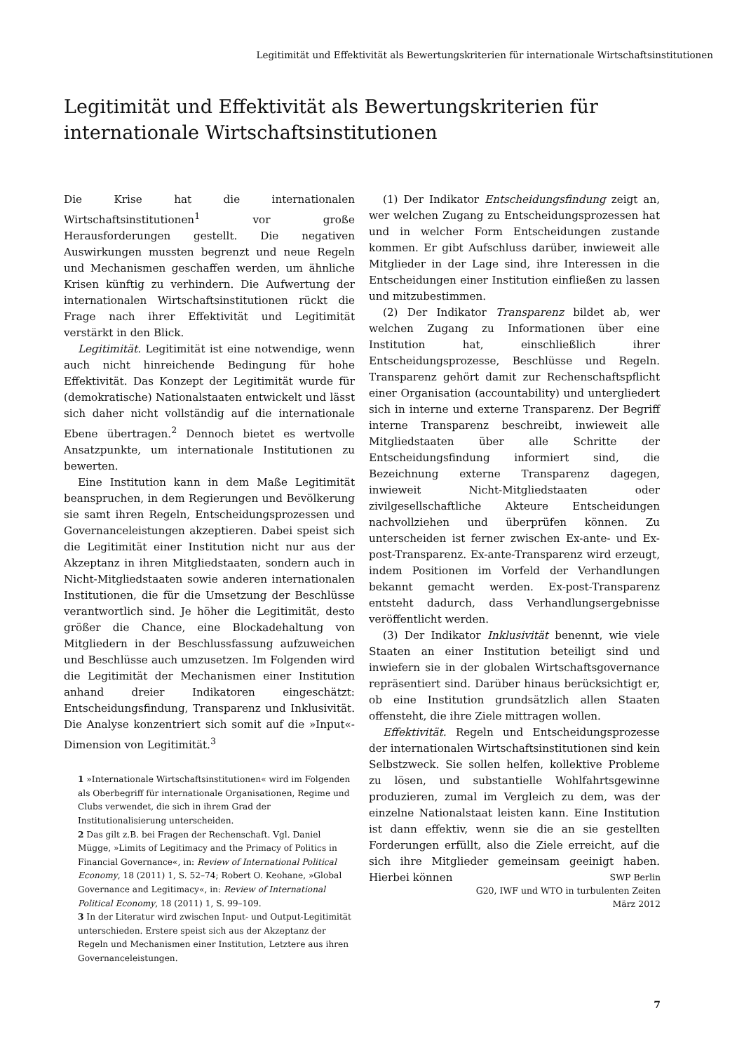Legitimität und Effektivität als Bewertungskriterien für internationale Wirtschaftsinstitutionen
Legitimität und Effektivität als Bewertungskriterien für internationale Wirtschaftsinstitutionen
Die Krise hat die internationalen Wirtschaftsinstitutionen<sup>1</sup> vor große Herausforderungen gestellt. Die negativen Auswirkungen mussten begrenzt und neue Regeln und Mechanismen geschaffen werden, um ähnliche Krisen künftig zu verhindern. Die Aufwertung der internationalen Wirtschaftsinstitutionen rückt die Frage nach ihrer Effektivität und Legitimität verstärkt in den Blick.
Legitimität. Legitimität ist eine notwendige, wenn auch nicht hinreichende Bedingung für hohe Effektivität. Das Konzept der Legitimität wurde für (demokratische) Nationalstaaten entwickelt und lässt sich daher nicht vollständig auf die internationale Ebene übertragen.<sup>2</sup> Dennoch bietet es wertvolle Ansatzpunkte, um internationale Institutionen zu bewerten.
Eine Institution kann in dem Maße Legitimität beanspruchen, in dem Regierungen und Bevölkerung sie samt ihren Regeln, Entscheidungsprozessen und Governanceleistungen akzeptieren. Dabei speist sich die Legitimität einer Institution nicht nur aus der Akzeptanz in ihren Mitgliedstaaten, sondern auch in Nicht-Mitgliedstaaten sowie anderen internationalen Institutionen, die für die Umsetzung der Beschlüsse verantwortlich sind. Je höher die Legitimität, desto größer die Chance, eine Blockadehaltung von Mitgliedern in der Beschlussfassung aufzuweichen und Beschlüsse auch umzusetzen. Im Folgenden wird die Legitimität der Mechanismen einer Institution anhand dreier Indikatoren eingeschätzt: Entscheidungsfindung, Transparenz und Inklusivität. Die Analyse konzentriert sich somit auf die »Input«-Dimension von Legitimität.<sup>3</sup>
1 »Internationale Wirtschaftsinstitutionen« wird im Folgenden als Oberbegriff für internationale Organisationen, Regime und Clubs verwendet, die sich in ihrem Grad der Institutionalisierung unterscheiden.
2 Das gilt z.B. bei Fragen der Rechenschaft. Vgl. Daniel Mügge, »Limits of Legitimacy and the Primacy of Politics in Financial Governance«, in: Review of International Political Economy, 18 (2011) 1, S. 52–74; Robert O. Keohane, »Global Governance and Legitimacy«, in: Review of International Political Economy, 18 (2011) 1, S. 99–109.
3 In der Literatur wird zwischen Input- und Output-Legitimität unterschieden. Erstere speist sich aus der Akzeptanz der Regeln und Mechanismen einer Institution, Letztere aus ihren Governanceleistungen.
(1) Der Indikator Entscheidungsfindung zeigt an, wer welchen Zugang zu Entscheidungsprozessen hat und in welcher Form Entscheidungen zustande kommen. Er gibt Aufschluss darüber, inwieweit alle Mitglieder in der Lage sind, ihre Interessen in die Entscheidungen einer Institution einfließen zu lassen und mitzubestimmen.
(2) Der Indikator Transparenz bildet ab, wer welchen Zugang zu Informationen über eine Institution hat, einschließlich ihrer Entscheidungsprozesse, Beschlüsse und Regeln. Transparenz gehört damit zur Rechenschaftspflicht einer Organisation (accountability) und untergliedert sich in interne und externe Transparenz. Der Begriff interne Transparenz beschreibt, inwieweit alle Mitgliedstaaten über alle Schritte der Entscheidungsfindung informiert sind, die Bezeichnung externe Transparenz dagegen, inwieweit Nicht-Mitgliedstaaten oder zivilgesellschaftliche Akteure Entscheidungen nachvollziehen und überprüfen können. Zu unterscheiden ist ferner zwischen Ex-ante- und Ex-post-Transparenz. Ex-ante-Transparenz wird erzeugt, indem Positionen im Vorfeld der Verhandlungen bekannt gemacht werden. Ex-post-Transparenz entsteht dadurch, dass Verhandlungsergebnisse veröffentlicht werden.
(3) Der Indikator Inklusivität benennt, wie viele Staaten an einer Institution beteiligt sind und inwiefern sie in der globalen Wirtschaftsgovernance repräsentiert sind. Darüber hinaus berücksichtigt er, ob eine Institution grundsätzlich allen Staaten offensteht, die ihre Ziele mittragen wollen.
Effektivität. Regeln und Entscheidungsprozesse der internationalen Wirtschaftsinstitutionen sind kein Selbstzweck. Sie sollen helfen, kollektive Probleme zu lösen, und substantielle Wohlfahrtsgewinne produzieren, zumal im Vergleich zu dem, was der einzelne Nationalstaat leisten kann. Eine Institution ist dann effektiv, wenn sie die an sie gestellten Forderungen erfüllt, also die Ziele erreicht, auf die sich ihre Mitglieder gemeinsam geeinigt haben. Hierbei können
SWP Berlin
G20, IWF und WTO in turbulenten Zeiten
März 2012
7